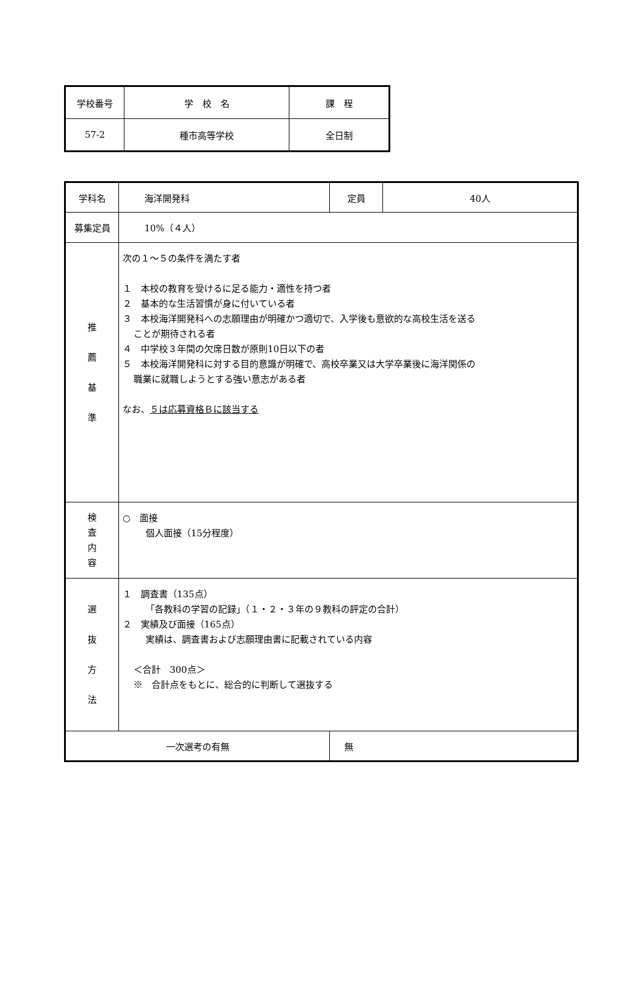| 学校番号 | 学 校 名 | 課 程 |
| 57-2 | 種市高等学校 | 全日制 |
| 学科名 | 海洋開発科 | 定員 | 40人 |
| 募集定員 | 10%（４人） | | |
| 推 薦 基 準 | 次の１～５の条件を満たす者 １ 本校の教育を受けるに足る能力・適性を持つ者 ２ 基本的な生活習慣が身に付いている者 ３ 本校海洋開発科への志願理由が明確かつ適切で、入学後も意欲的な高校生活を送る ことが期待される者 ４ 中学校３年間の欠席日数が原則10日以下の者 ５ 本校海洋開発科に対する目的意識が明確で、高校卒業又は大学卒業後に海洋関係の 職業に就職しようとする強い意志がある者 なお、 ５は応募資格Ｂに該当する | | |
| 検 査 内 容 | ○ 面接 個人面接（15分程度） | | |
| 選 抜 方 法 | １ 調査書（135点） 「各教科の学習の記録」（１・２・３年の９教科の評定の合計） ２ 実績及び面接（165点） 実績は、調査書および志願理由書に記載されている内容 ＜合計 300点＞ ※ 合計点をもとに、総合的に判断して選抜する | | |
| 一次選考の有無 | | 無 | |